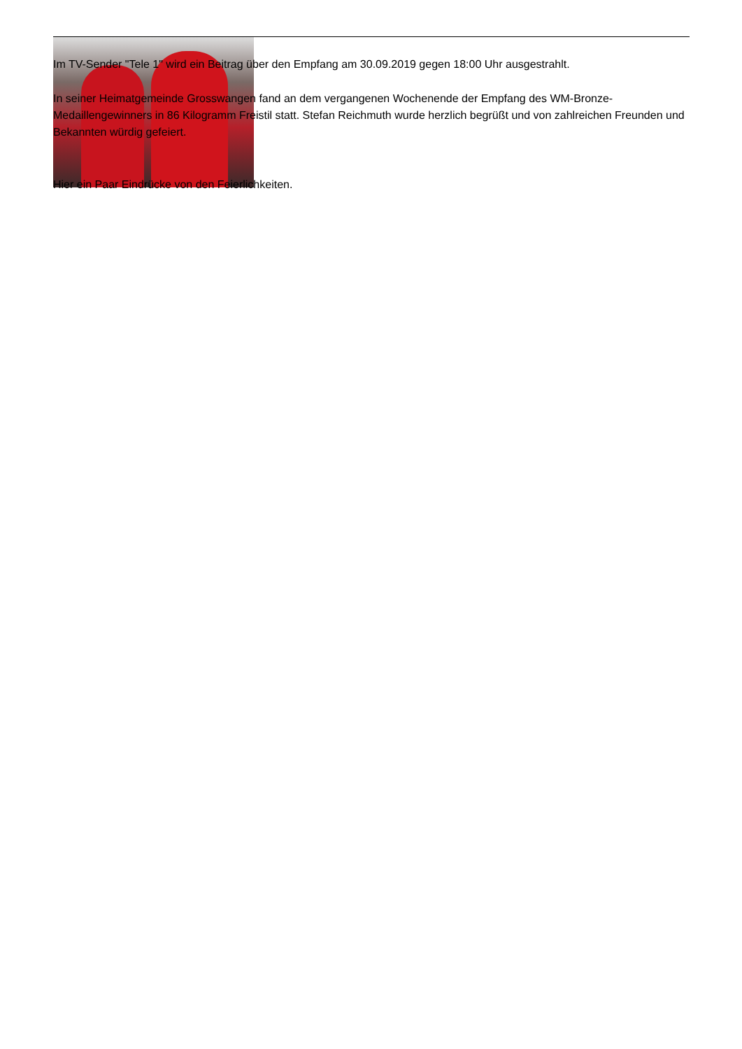Im TV-Sender "Tele 1" wird ein Beitrag über den Empfang am 30.09.2019 gegen 18:00 Uhr ausgestrahlt.
In seiner Heimatgemeinde Grosswangen fand an dem vergangenen Wochenende der Empfang des WM-Bronze-Medaillengewinners in 86 Kilogramm Freistil statt. Stefan Reichmuth wurde herzlich begrüßt und von zahlreichen Freunden und Bekannten würdig gefeiert.
Hier ein Paar Eindrücke von den Feierlichkeiten.